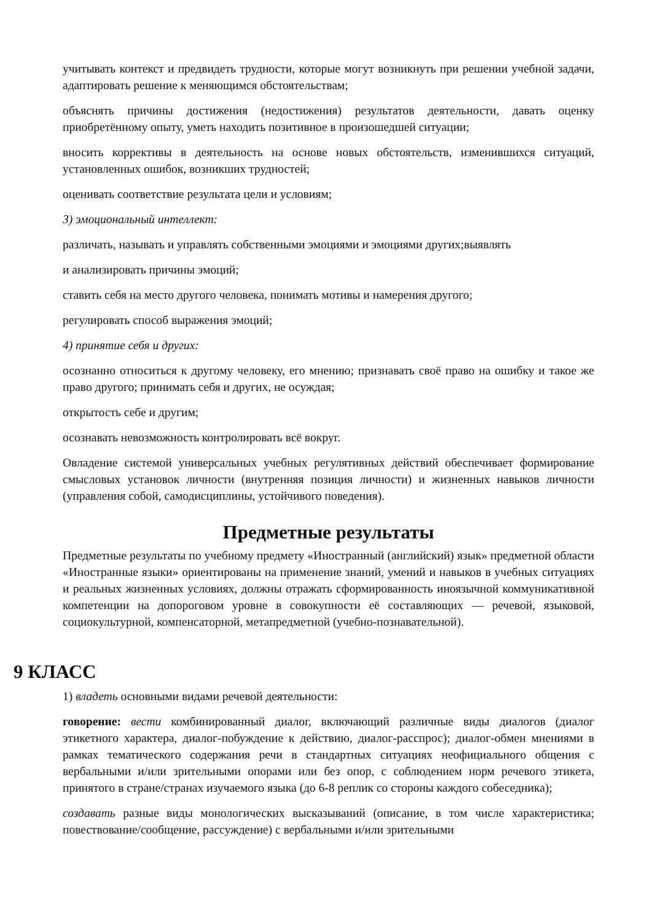учитывать контекст и предвидеть трудности, которые могут возникнуть при решении учебной задачи, адаптировать решение к меняющимся обстоятельствам;
объяснять причины достижения (недостижения) результатов деятельности, давать оценку приобретённому опыту, уметь находить позитивное в произошедшей ситуации;
вносить коррективы в деятельность на основе новых обстоятельств, изменившихся ситуаций, установленных ошибок, возникших трудностей;
оценивать соответствие результата цели и условиям;
3) эмоциональный интеллект:
различать, называть и управлять собственными эмоциями и эмоциями других;выявлять
и анализировать причины эмоций;
ставить себя на место другого человека, понимать мотивы и намерения другого;
регулировать способ выражения эмоций;
4) принятие себя и других:
осознанно относиться к другому человеку, его мнению; признавать своё право на ошибку и такое же право другого; принимать себя и других, не осуждая;
открытость себе и другим;
осознавать невозможность контролировать всё вокруг.
Овладение системой универсальных учебных регулятивных действий обеспечивает формирование смысловых установок личности (внутренняя позиция личности) и жизненных навыков личности (управления собой, самодисциплины, устойчивого поведения).
Предметные результаты
Предметные результаты по учебному предмету «Иностранный (английский) язык» предметной области «Иностранные языки» ориентированы на применение знаний, умений и навыков в учебных ситуациях и реальных жизненных условиях, должны отражать сформированность иноязычной коммуникативной компетенции на допороговом уровне в совокупности её составляющих — речевой, языковой, социокультурной, компенсаторной, метапредметной (учебно-познавательной).
9 КЛАСС
1) владеть основными видами речевой деятельности:
говорение: вести комбинированный диалог, включающий различные виды диалогов (диалог этикетного характера, диалог-побуждение к действию, диалог-расспрос); диалог-обмен мнениями в рамках тематического содержания речи в стандартных ситуациях неофициального общения с вербальными и/или зрительными опорами или без опор, с соблюдением норм речевого этикета, принятого в стране/странах изучаемого языка (до 6-8 реплик со стороны каждого собеседника);
создавать разные виды монологических высказываний (описание, в том числе характеристика; повествование/сообщение, рассуждение) с вербальными и/или зрительными